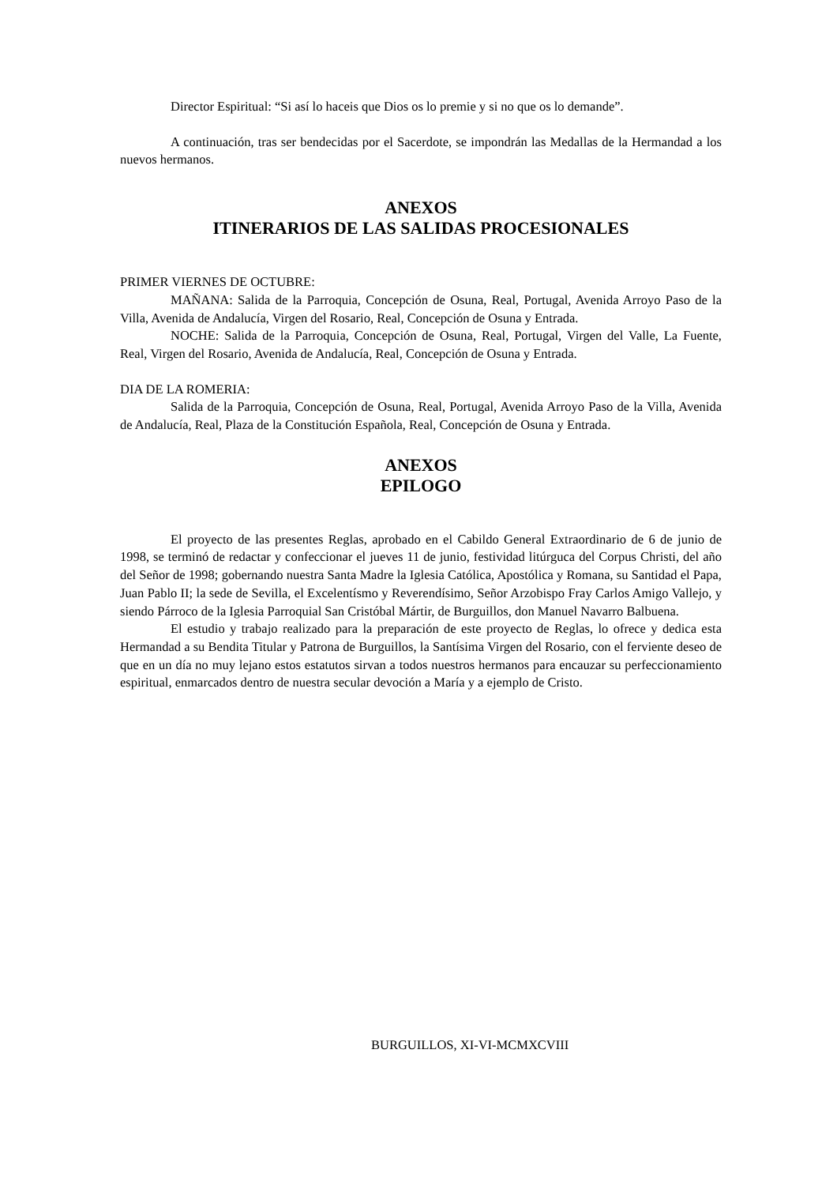Director Espiritual: “Si así lo haceis que Dios os lo premie y si no que os lo demande”.
A continuación, tras ser bendecidas por el Sacerdote, se impondrán las Medallas de la Hermandad a los nuevos hermanos.
ANEXOS
ITINERARIOS DE LAS SALIDAS PROCESIONALES
PRIMER VIERNES DE OCTUBRE:
MAÑANA: Salida de la Parroquia, Concepción de Osuna, Real, Portugal, Avenida Arroyo Paso de la Villa, Avenida de Andalucía, Virgen del Rosario, Real, Concepción de Osuna y Entrada.
NOCHE: Salida de la Parroquia, Concepción de Osuna, Real, Portugal, Virgen del Valle, La Fuente, Real, Virgen del Rosario, Avenida de Andalucía, Real, Concepción de Osuna y Entrada.
DIA DE LA ROMERIA:
Salida de la Parroquia, Concepción de Osuna, Real, Portugal, Avenida Arroyo Paso de la Villa, Avenida de Andalucía, Real, Plaza de la Constitución Española, Real, Concepción de Osuna y Entrada.
ANEXOS
EPILOGO
El proyecto de las presentes Reglas, aprobado en el Cabildo General Extraordinario de 6 de junio de 1998, se terminó de redactar y confeccionar el jueves 11 de junio, festividad litúrguca del Corpus Christi, del año del Señor de 1998; gobernando nuestra Santa Madre la Iglesia Católica, Apostólica y Romana, su Santidad el Papa, Juan Pablo II; la sede de Sevilla, el Excelentísmo y Reverendísimo, Señor Arzobispo Fray Carlos Amigo Vallejo, y siendo Párroco de la Iglesia Parroquial San Cristóbal Mártir, de Burguillos, don Manuel Navarro Balbuena.
El estudio y trabajo realizado para la preparación de este proyecto de Reglas, lo ofrece y dedica esta Hermandad a su Bendita Titular y Patrona de Burguillos, la Santísima Virgen del Rosario, con el ferviente deseo de que en un día no muy lejano estos estatutos sirvan a todos nuestros hermanos para encauzar su perfeccionamiento espiritual, enmarcados dentro de nuestra secular devoción a María y a ejemplo de Cristo.
BURGUILLOS, XI-VI-MCMXCVIII